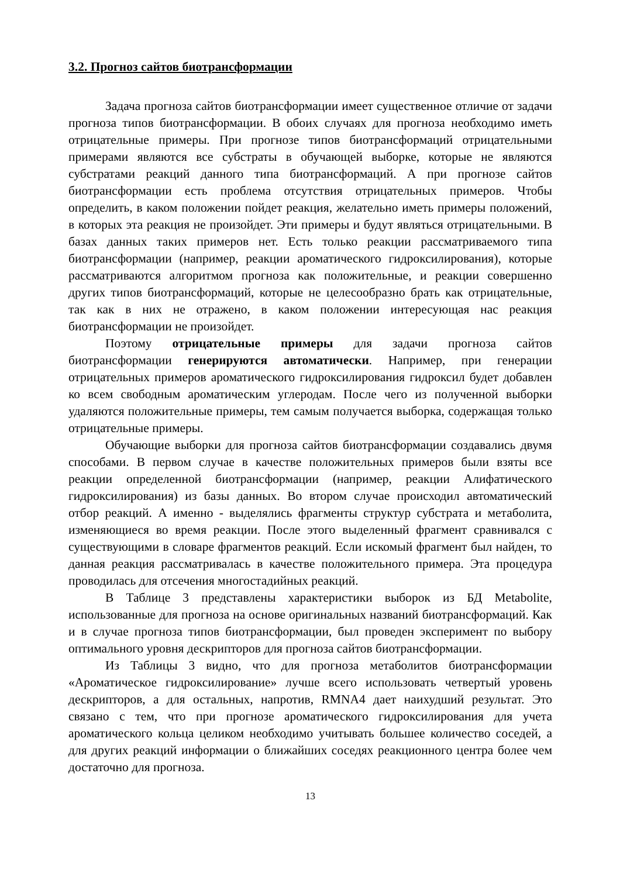3.2. Прогноз сайтов биотрансформации
Задача прогноза сайтов биотрансформации имеет существенное отличие от задачи прогноза типов биотрансформации. В обоих случаях для прогноза необходимо иметь отрицательные примеры. При прогнозе типов биотрансформаций отрицательными примерами являются все субстраты в обучающей выборке, которые не являются субстратами реакций данного типа биотрансформаций. А при прогнозе сайтов биотрансформации есть проблема отсутствия отрицательных примеров. Чтобы определить, в каком положении пойдет реакция, желательно иметь примеры положений, в которых эта реакция не произойдет. Эти примеры и будут являться отрицательными. В базах данных таких примеров нет. Есть только реакции рассматриваемого типа биотрансформации (например, реакции ароматического гидроксилирования), которые рассматриваются алгоритмом прогноза как положительные, и реакции совершенно других типов биотрансформаций, которые не целесообразно брать как отрицательные, так как в них не отражено, в каком положении интересующая нас реакция биотрансформации не произойдет.
Поэтому отрицательные примеры для задачи прогноза сайтов биотрансформации генерируются автоматически. Например, при генерации отрицательных примеров ароматического гидроксилирования гидроксил будет добавлен ко всем свободным ароматическим углеродам. После чего из полученной выборки удаляются положительные примеры, тем самым получается выборка, содержащая только отрицательные примеры.
Обучающие выборки для прогноза сайтов биотрансформации создавались двумя способами. В первом случае в качестве положительных примеров были взяты все реакции определенной биотрансформации (например, реакции Алифатического гидроксилирования) из базы данных. Во втором случае происходил автоматический отбор реакций. А именно - выделялись фрагменты структур субстрата и метаболита, изменяющиеся во время реакции. После этого выделенный фрагмент сравнивался с существующими в словаре фрагментов реакций. Если искомый фрагмент был найден, то данная реакция рассматривалась в качестве положительного примера. Эта процедура проводилась для отсечения многостадийных реакций.
В Таблице 3 представлены характеристики выборок из БД Metabolite, использованные для прогноза на основе оригинальных названий биотрансформаций. Как и в случае прогноза типов биотрансформации, был проведен эксперимент по выбору оптимального уровня дескрипторов для прогноза сайтов биотрансформации.
Из Таблицы 3 видно, что для прогноза метаболитов биотрансформации «Ароматическое гидроксилирование» лучше всего использовать четвертый уровень дескрипторов, а для остальных, напротив, RMNA4 дает наихудший результат. Это связано с тем, что при прогнозе ароматического гидроксилирования для учета ароматического кольца целиком необходимо учитывать большее количество соседей, а для других реакций информации о ближайших соседях реакционного центра более чем достаточно для прогноза.
13